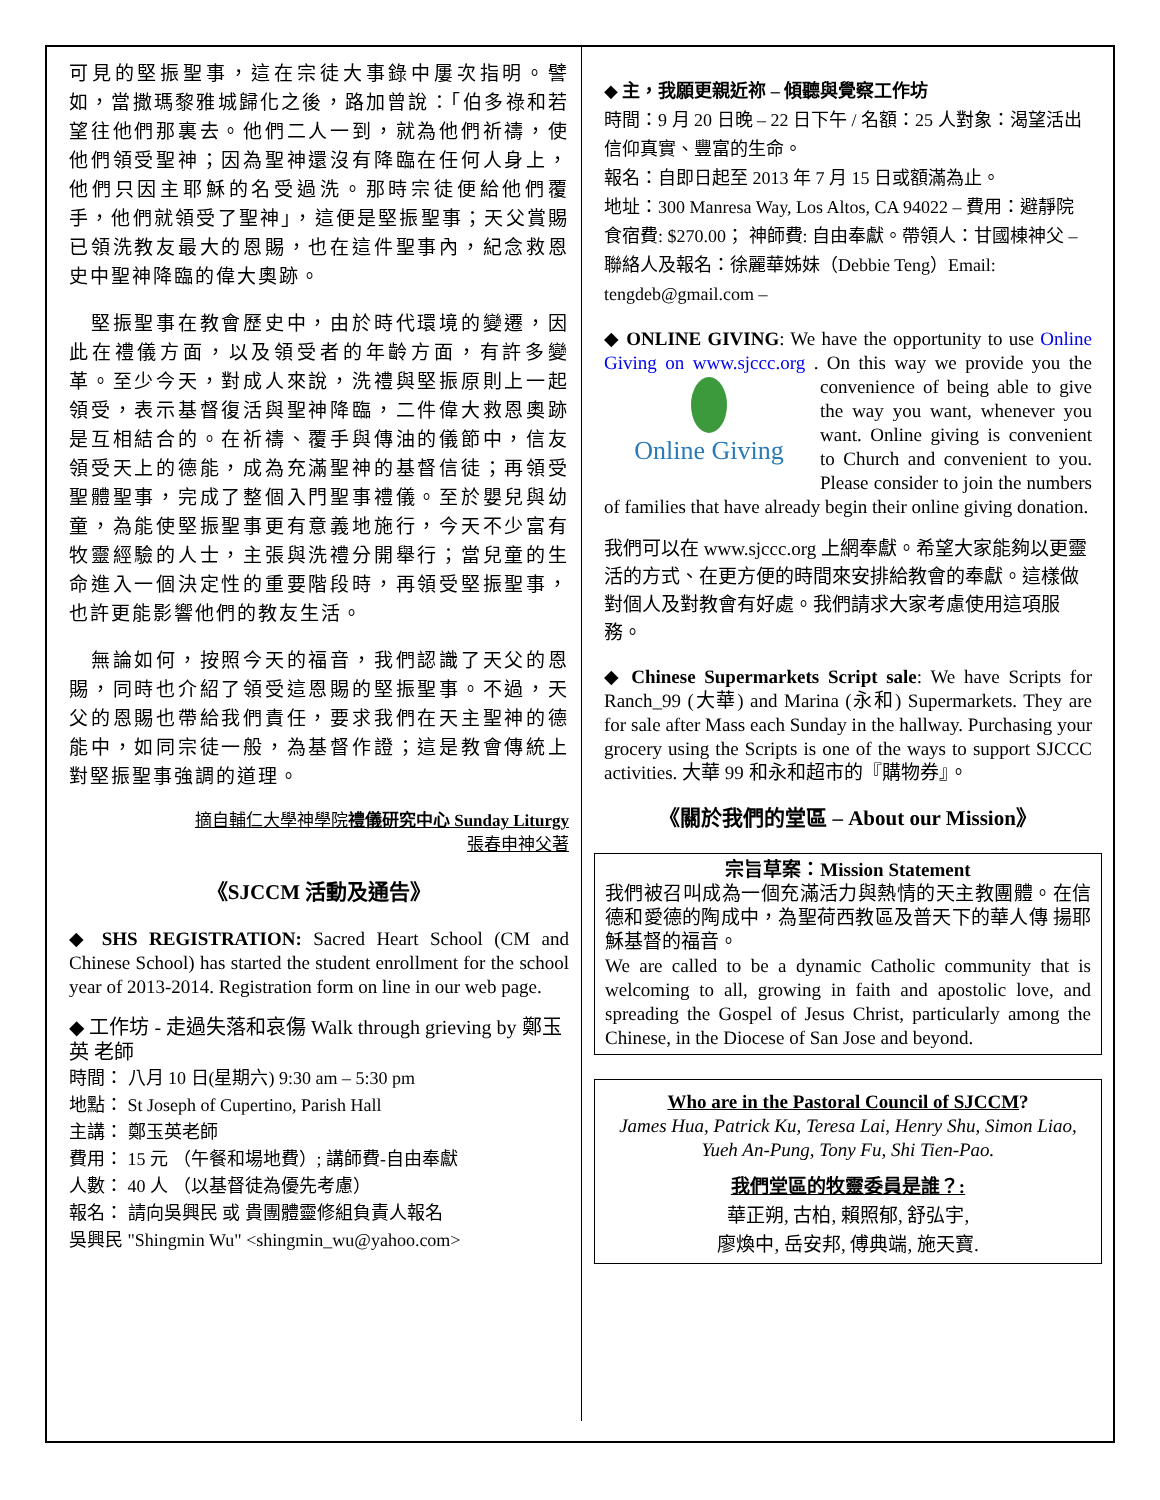可見的堅振聖事，這在宗徒大事錄中屢次指明。譬如，當撒瑪黎雅城歸化之後，路加曾說：「伯多祿和若望往他們那裏去。他們二人一到，就為他們祈禱，使他們領受聖神；因為聖神還沒有降臨在任何人身上，他們只因主耶穌的名受過洗。那時宗徒便給他們覆手，他們就領受了聖神」，這便是堅振聖事；天父賞賜已領洗教友最大的恩賜，也在這件聖事內，紀念救恩史中聖神降臨的偉大奧跡。
　堅振聖事在教會歷史中，由於時代環境的變遷，因此在禮儀方面，以及領受者的年齡方面，有許多變革。至少今天，對成人來說，洗禮與堅振原則上一起領受，表示基督復活與聖神降臨，二件偉大救恩奧跡是互相結合的。在祈禱、覆手與傳油的儀節中，信友領受天上的德能，成為充滿聖神的基督信徒；再領受聖體聖事，完成了整個入門聖事禮儀。至於嬰兒與幼童，為能使堅振聖事更有意義地施行，今天不少富有牧靈經驗的人士，主張與洗禮分開舉行；當兒童的生命進入一個決定性的重要階段時，再領受堅振聖事，也許更能影響他們的教友生活。
　無論如何，按照今天的福音，我們認識了天父的恩賜，同時也介紹了領受這恩賜的堅振聖事。不過，天父的恩賜也帶給我們責任，要求我們在天主聖神的德能中，如同宗徒一般，為基督作證；這是教會傳統上對堅振聖事強調的道理。
摘自輔仁大學神學院禮儀研究中心 Sunday Liturgy
張春申神父著
《SJCCM 活動及通告》
◆ SHS REGISTRATION: Sacred Heart School (CM and Chinese School) has started the student enrollment for the school year of 2013-2014. Registration form on line in our web page.
◆ 工作坊 - 走過失落和哀傷 Walk through grieving by 鄭玉英 老師
時間： 八月 10 日(星期六) 9:30 am – 5:30 pm
地點： St Joseph of Cupertino, Parish Hall
主講： 鄭玉英老師
費用： 15 元 （午餐和場地費）; 講師費-自由奉獻
人數： 40 人 （以基督徒為優先考慮）
報名： 請向吳興民 或 貴團體靈修組負責人報名
吳興民 "Shingmin Wu" <shingmin_wu@yahoo.com>
◆ 主，我願更親近祢 – 傾聽與覺察工作坊
時間：9 月 20 日晚 – 22 日下午 / 名額：25 人對象：渴望活出信仰真實、豐富的生命。
報名：自即日起至 2013 年 7 月 15 日或額滿為止。
地址：300 Manresa Way, Los Altos, CA 94022 – 費用：避靜院食宿費: $270.00； 神師費: 自由奉獻。帶領人：甘國棟神父 – 聯絡人及報名：徐麗華姊妹（Debbie Teng）Email: tengdeb@gmail.com –
◆ ONLINE GIVING: We have the opportunity to use Online Giving on www.sjccc.org . On this way we
Online Giving provide you the convenience of being able to give the way you want, whenever you want. Online giving is convenient to Church and convenient to you. Please consider to join the numbers of families that have already begin their online giving donation.
我們可以在 www.sjccc.org 上網奉獻。希望大家能夠以更靈活的方式、在更方便的時間來安排給教會的奉獻。這樣做對個人及對教會有好處。我們請求大家考慮使用這項服務。
◆ Chinese Supermarkets Script sale: We have Scripts for Ranch_99 (大華) and Marina (永和) Supermarkets. They are for sale after Mass each Sunday in the hallway. Purchasing your grocery using the Scripts is one of the ways to support SJCCC activities. 大華 99 和永和超市的『購物券』。
《關於我們的堂區 – About our Mission》
宗旨草案：Mission Statement
我們被召叫成為一個充滿活力與熱情的天主教團體。在信德和愛德的陶成中，為聖荷西教區及普天下的華人傳 揚耶穌基督的福音。
We are called to be a dynamic Catholic community that is welcoming to all, growing in faith and apostolic love, and spreading the Gospel of Jesus Christ, particularly among the Chinese, in the Diocese of San Jose and beyond.
Who are in the Pastoral Council of SJCCM?
James Hua, Patrick Ku, Teresa Lai, Henry Shu, Simon Liao, Yueh An-Pung, Tony Fu, Shi Tien-Pao.
我們堂區的牧靈委員是誰？:
華正朔, 古柏, 賴照郁, 舒弘宇,
廖煥中, 岳安邦, 傅典端, 施天寶.